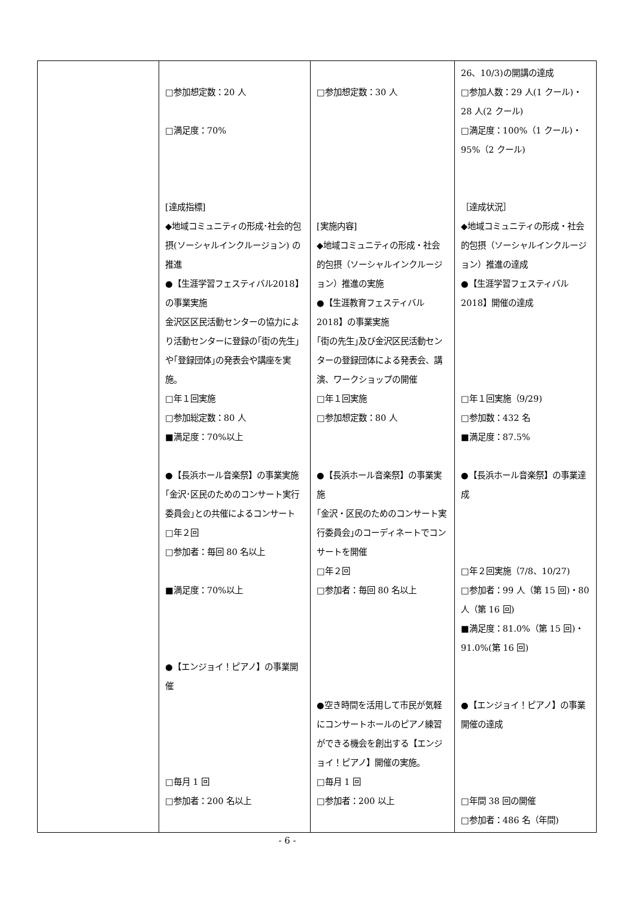| | □参加想定数：20 人 □満足度：70% [達成指標] ◆地域コミュニティの形成･社会的包摂(ソーシャルインクルージョン) の推進 ●【生涯学習フェスティバル2018】の事業実施 金沢区区民活動センターの協力により活動センターに登録の｢街の先生｣や｢登録団体｣の発表会や講座を実施。 □年１回実施 □参加総定数：80 人 ■満足度：70%以上 ●【長浜ホール音楽祭】の事業実施 ｢金沢･区民のためのコンサート実行委員会｣との共催によるコンサート □年２回 □参加者：毎回 80 名以上 ■満足度：70%以上 ●【エンジョイ！ピアノ】の事業開催 □毎月 1 回 □参加者：200 名以上 | □参加想定数：30 人 [実施内容] ◆地域コミュニティの形成・社会的包摂（ソーシャルインクルージョン）推進の実施 ●【生涯教育フェスティバル2018】の事業実施 ｢街の先生｣及び金沢区民活動センターの登録団体による発表会、講演、ワークショップの開催 □年１回実施 □参加想定数：80 人 ●【長浜ホール音楽祭】の事業実施 ｢金沢・区民のためのコンサート実行委員会｣のコーディネートでコンサートを開催 □年２回 □参加者：毎回 80 名以上 ●空き時間を活用して市民が気軽にコンサートホールのピアノ練習ができる機会を創出する【エンジョイ！ピアノ】開催の実施。 □毎月 1 回 □参加者：200 以上 | 26、10/3)の開講の達成 □参加人数：29 人(1 クール)・28 人(2 クール) □満足度：100%（1 クール)・95%（2 クール) ［達成状況］ ◆地域コミュニティの形成・社会的包摂（ソーシャルインクルージョン）推進の達成 ●【生涯学習フェスティバル2018】開催の達成 □年１回実施（9/29) □参加数：432 名 ■満足度：87.5% ●【長浜ホール音楽祭】の事業達成 □年２回実施（7/8、10/27) □参加者：99 人（第 15 回)・80 人（第 16 回) ■満足度：81.0%（第 15 回)・91.0%(第 16 回) ●【エンジョイ！ピアノ】の事業開催の達成 □年間 38 回の開催 □参加者：486 名（年間) |
- 6 -